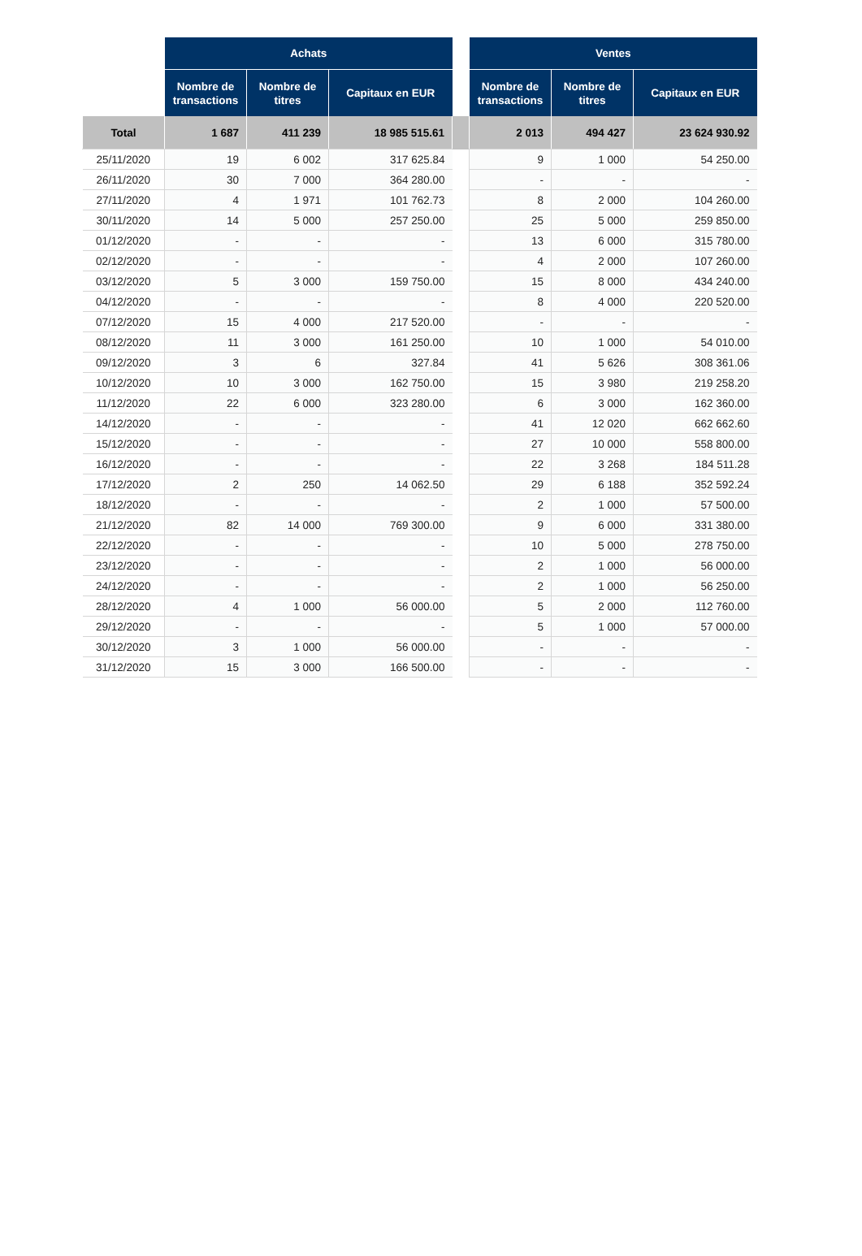| | Achats | | | | Ventes | | |
| --- | --- | --- | --- | --- | --- | --- | --- |
| | Nombre de transactions | Nombre de titres | Capitaux en EUR | | Nombre de transactions | Nombre de titres | Capitaux en EUR |
| Total | 1 687 | 411 239 | 18 985 515.61 | | 2 013 | 494 427 | 23 624 930.92 |
| 25/11/2020 | 19 | 6 002 | 317 625.84 | | 9 | 1 000 | 54 250.00 |
| 26/11/2020 | 30 | 7 000 | 364 280.00 | | - | - | - |
| 27/11/2020 | 4 | 1 971 | 101 762.73 | | 8 | 2 000 | 104 260.00 |
| 30/11/2020 | 14 | 5 000 | 257 250.00 | | 25 | 5 000 | 259 850.00 |
| 01/12/2020 | - | - | - | | 13 | 6 000 | 315 780.00 |
| 02/12/2020 | - | - | - | | 4 | 2 000 | 107 260.00 |
| 03/12/2020 | 5 | 3 000 | 159 750.00 | | 15 | 8 000 | 434 240.00 |
| 04/12/2020 | - | - | - | | 8 | 4 000 | 220 520.00 |
| 07/12/2020 | 15 | 4 000 | 217 520.00 | | - | - | - |
| 08/12/2020 | 11 | 3 000 | 161 250.00 | | 10 | 1 000 | 54 010.00 |
| 09/12/2020 | 3 | 6 | 327.84 | | 41 | 5 626 | 308 361.06 |
| 10/12/2020 | 10 | 3 000 | 162 750.00 | | 15 | 3 980 | 219 258.20 |
| 11/12/2020 | 22 | 6 000 | 323 280.00 | | 6 | 3 000 | 162 360.00 |
| 14/12/2020 | - | - | - | | 41 | 12 020 | 662 662.60 |
| 15/12/2020 | - | - | - | | 27 | 10 000 | 558 800.00 |
| 16/12/2020 | - | - | - | | 22 | 3 268 | 184 511.28 |
| 17/12/2020 | 2 | 250 | 14 062.50 | | 29 | 6 188 | 352 592.24 |
| 18/12/2020 | - | - | - | | 2 | 1 000 | 57 500.00 |
| 21/12/2020 | 82 | 14 000 | 769 300.00 | | 9 | 6 000 | 331 380.00 |
| 22/12/2020 | - | - | - | | 10 | 5 000 | 278 750.00 |
| 23/12/2020 | - | - | - | | 2 | 1 000 | 56 000.00 |
| 24/12/2020 | - | - | - | | 2 | 1 000 | 56 250.00 |
| 28/12/2020 | 4 | 1 000 | 56 000.00 | | 5 | 2 000 | 112 760.00 |
| 29/12/2020 | - | - | - | | 5 | 1 000 | 57 000.00 |
| 30/12/2020 | 3 | 1 000 | 56 000.00 | | - | - | - |
| 31/12/2020 | 15 | 3 000 | 166 500.00 | | - | - | - |